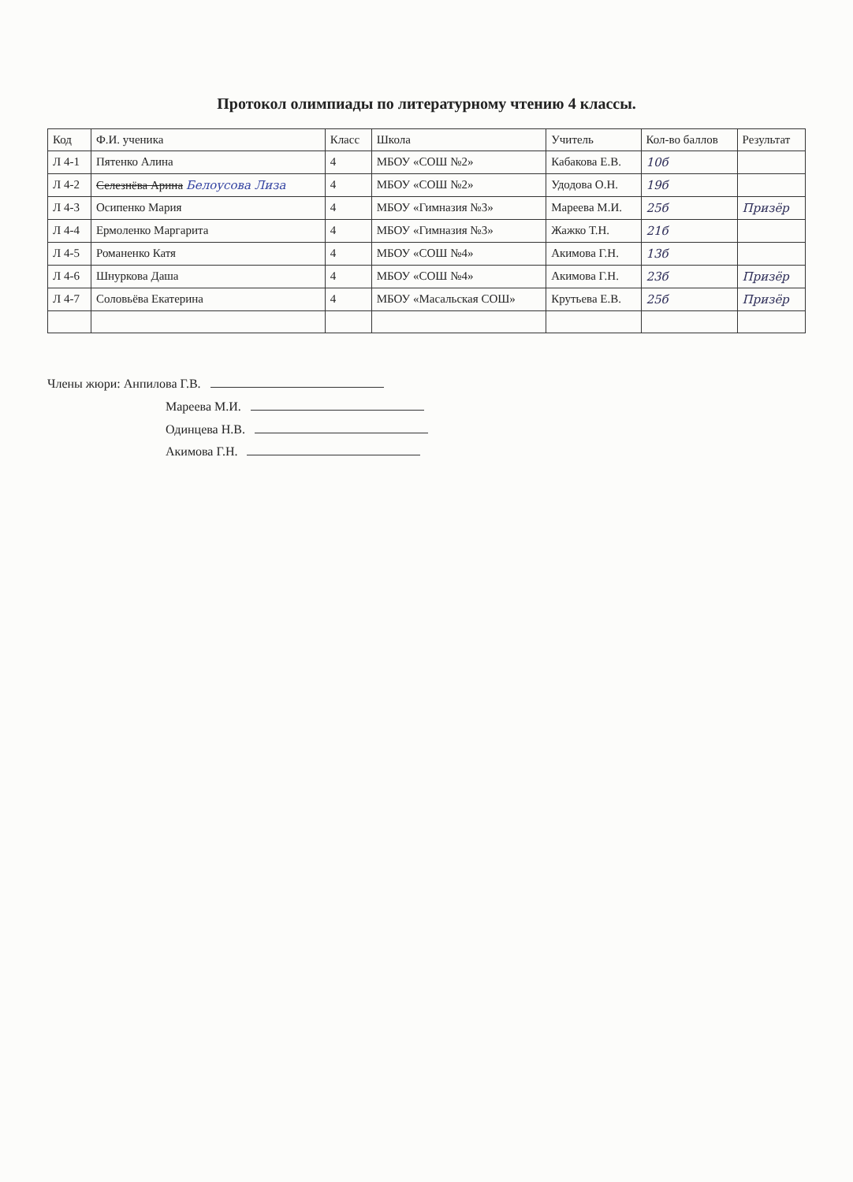Протокол олимпиады по литературному чтению 4 классы.
| Код | Ф.И. ученика | Класс | Школа | Учитель | Кол-во баллов | Результат |
| --- | --- | --- | --- | --- | --- | --- |
| Л 4-1 | Пятенко Алина | 4 | МБОУ «СОШ №2» | Кабакова Е.В. | 10б | |
| Л 4-2 | Селезнёва Арина Белоусова Лиза | 4 | МБОУ «СОШ №2» | Удодова О.Н. | 19б | |
| Л 4-3 | Осипенко Мария | 4 | МБОУ «Гимназия №3» | Мареева М.И. | 25б | Призёр |
| Л 4-4 | Ермоленко Маргарита | 4 | МБОУ «Гимназия №3» | Жажко Т.Н. | 21б | |
| Л 4-5 | Романенко Катя | 4 | МБОУ «СОШ №4» | Акимова Г.Н. | 13б | |
| Л 4-6 | Шнуркова Даша | 4 | МБОУ «СОШ №4» | Акимова Г.Н. | 23б | Призёр |
| Л 4-7 | Соловьёва Екатерина | 4 | МБОУ «Масальская СОШ» | Крутьева Е.В. | 25б | Призёр |
Члены жюри: Анпилова Г.В.
Мареева М.И.
Одинцева Н.В.
Акимова Г.Н.